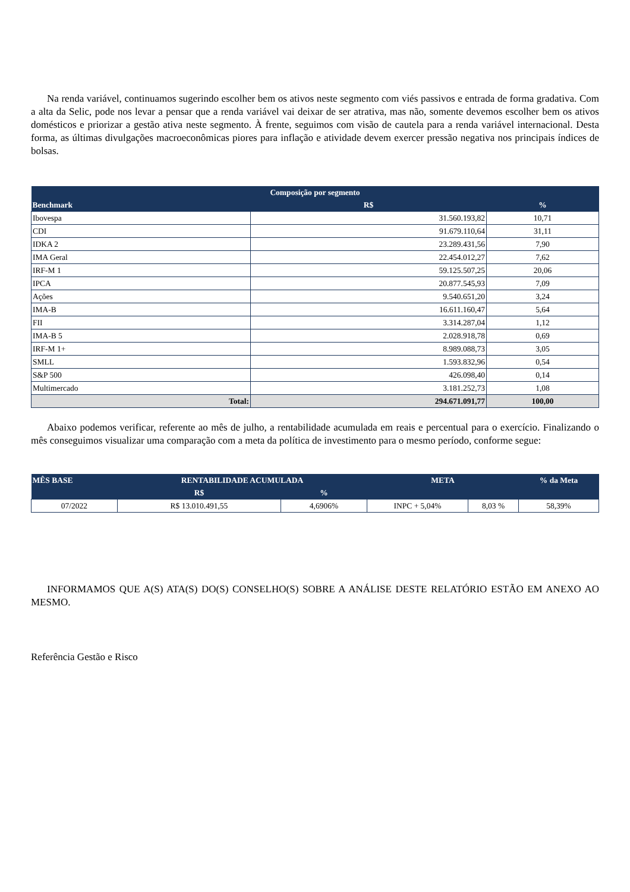Na renda variável, continuamos sugerindo escolher bem os ativos neste segmento com viés passivos e entrada de forma gradativa. Com a alta da Selic, pode nos levar a pensar que a renda variável vai deixar de ser atrativa, mas não, somente devemos escolher bem os ativos domésticos e priorizar a gestão ativa neste segmento. À frente, seguimos com visão de cautela para a renda variável internacional. Desta forma, as últimas divulgações macroeconômicas piores para inflação e atividade devem exercer pressão negativa nos principais índices de bolsas.
| Composição por segmento | | |
| --- | --- | --- |
| Benchmark | R$ | % |
| Ibovespa | 31.560.193,82 | 10,71 |
| CDI | 91.679.110,64 | 31,11 |
| IDKA 2 | 23.289.431,56 | 7,90 |
| IMA Geral | 22.454.012,27 | 7,62 |
| IRF-M 1 | 59.125.507,25 | 20,06 |
| IPCA | 20.877.545,93 | 7,09 |
| Ações | 9.540.651,20 | 3,24 |
| IMA-B | 16.611.160,47 | 5,64 |
| FII | 3.314.287,04 | 1,12 |
| IMA-B 5 | 2.028.918,78 | 0,69 |
| IRF-M 1+ | 8.989.088,73 | 3,05 |
| SMLL | 1.593.832,96 | 0,54 |
| S&P 500 | 426.098,40 | 0,14 |
| Multimercado | 3.181.252,73 | 1,08 |
| Total: | 294.671.091,77 | 100,00 |
Abaixo podemos verificar, referente ao mês de julho, a rentabilidade acumulada em reais e percentual para o exercício. Finalizando o mês conseguimos visualizar uma comparação com a meta da política de investimento para o mesmo período, conforme segue:
| MÊS BASE | RENTABILIDADE ACUMULADA | | META | | % da Meta |
| --- | --- | --- | --- | --- | --- |
| | R$ | % | | | |
| 07/2022 | R$ 13.010.491,55 | 4,6906% | INPC + 5,04% | 8,03 % | 58,39% |
INFORMAMOS QUE A(S) ATA(S) DO(S) CONSELHO(S) SOBRE A ANÁLISE DESTE RELATÓRIO ESTÃO EM ANEXO AO MESMO.
Referência Gestão e Risco